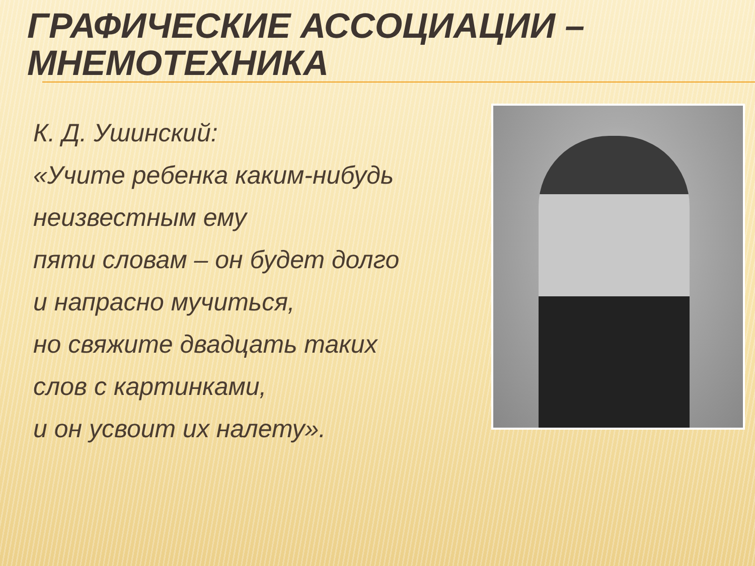ГРАФИЧЕСКИЕ АССОЦИАЦИИ –
МНЕМОТЕХНИКА
К. Д. Ушинский:
«Учите ребенка каким-нибудь
неизвестным ему
пяти словам – он будет долго
и напрасно мучиться,
но свяжите двадцать таких
слов с картинками,
и он усвоит их налету».